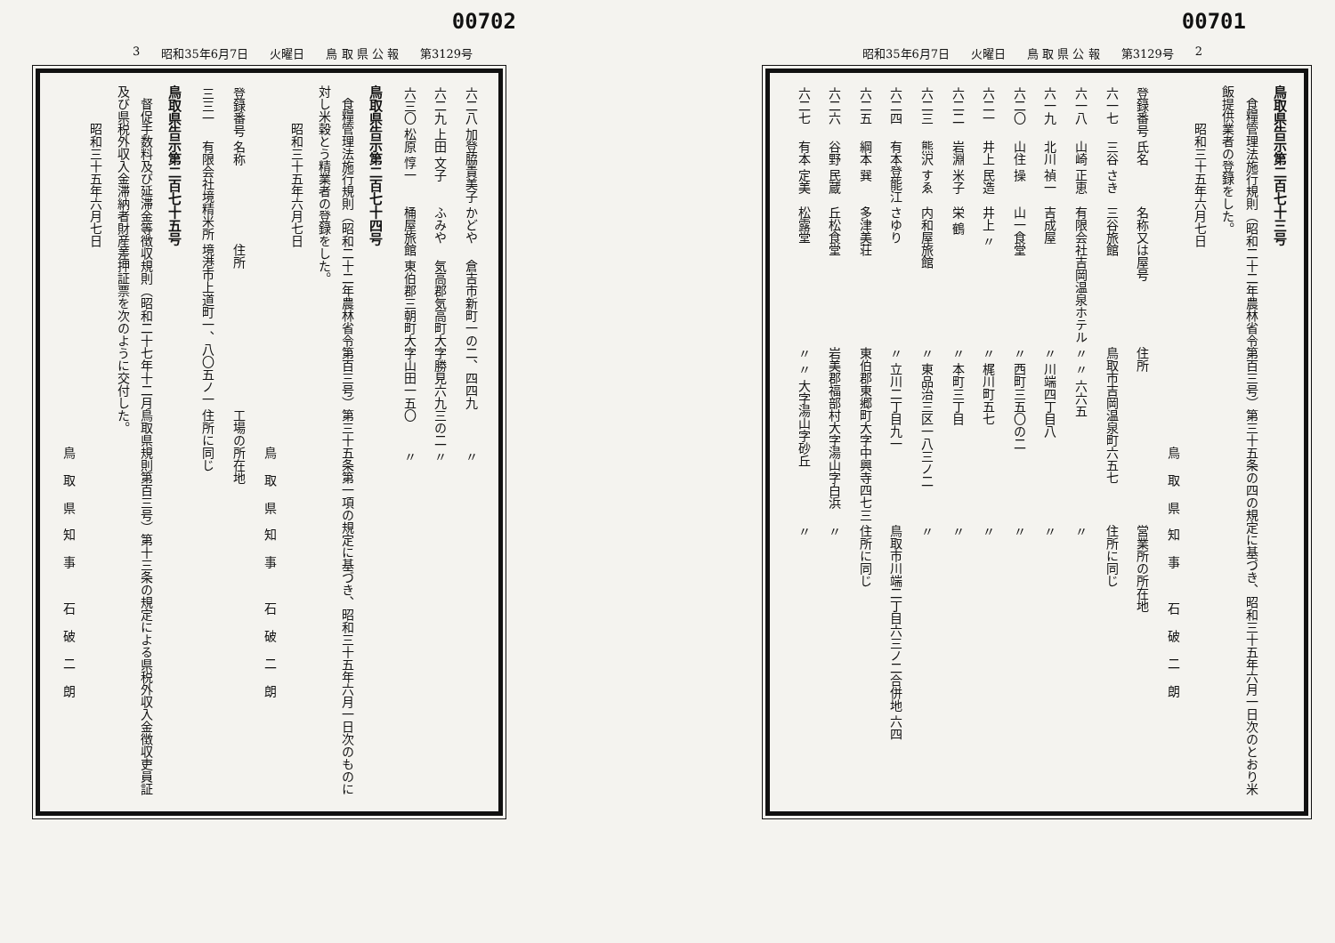00701
昭和35年6月7日 火曜日 鳥 取 県 公 報 第3129号 2
鳥取県告示第二百七十三号
食糧管理法施行規則（昭和二十二年農林省令第百三号）第三十五条の四の規定に基づき、昭和三十五年六月一日次のとおり米飯提供業者の登録をした。
昭和三十五年六月七日
鳥取県知事 石破二朗
| 登録番号 | 氏名 | 名称又は屋号 | 住所 | 営業所の所在地 |
| --- | --- | --- | --- | --- |
| 六一七 | 三谷 さき | 三谷旅館 | 鳥取市吉岡温泉町六五七 | 住所に同じ |
| 六一八 | 山崎 正恵 | 有限会社吉岡温泉ホテル | 〃 〃 六六五 | 〃 |
| 六一九 | 北川 禎一 | 吉成屋 | 〃 川端四丁目八 | 〃 |
| 六二〇 | 山住 操 | 山一食堂 | 〃 西町三五〇の二 | 〃 |
| 六二一 | 井上 民造 | 井上 〃 | 〃 梶川町五七 | 〃 |
| 六二二 | 岩淵 米子 | 栄 鶴 | 〃 本町三丁目 | 〃 |
| 六二三 | 熊沢 すゑ | 内和屋旅館 | 〃 東品治三区一八三ノ二 | 〃 |
| 六二四 | 有本登能江 | さゆり | 〃 立川二丁目九一 | 鳥取市川端二丁目六三ノ二合併地 六四 |
| 六二五 | 綱本 巽 | 多津美荘 | 東伯郡東郷町大字中興寺四七三 | 住所に同じ |
| 六二六 | 谷野 民蔵 | 丘松食堂 | 岩美郡福部村大字湯山字白浜 | 〃 |
| 六二七 | 有本 定美 | 松露堂 | 〃 〃 大字湯山字砂丘 | 〃 |
00702
3 昭和35年6月7日 火曜日 鳥 取 県 公 報 第3129号
| 六二八 | 加登脇貴美子 | かどや | 倉吉市新町一の二、四四九 | 〃 |
| 六二九 | 上田 文子 | ふみや | 気高郡気高町大字勝見六九三の二 | 〃 |
| 六三〇 | 松原 惇一 | 桶屋旅館 | 東伯郡三朝町大字山田一五〇 | 〃 |
鳥取県告示第二百七十四号
食糧管理法施行規則（昭和二十二年農林省令第百三号）第三十五条第一項の規定に基づき、昭和三十五年六月一日次のものに対し米穀とう精業者の登録をした。
昭和三十五年六月七日
鳥取県知事 石破二朗
| 登録番号 | 名称 | 住所 | 工場の所在地 |
| --- | --- | --- | --- |
| 三三一 | 有限会社境精米所 | 境港市上道町一、八〇五ノ一 | 住所に同じ |
鳥取県告示第二百七十五号
督促手数料及び延滞金等徴収規則（昭和二十七年十二月鳥取県規則第百三号）第十三条の規定による県税外収入金徴収吏員証及び県税外収入金滞納者財産差押証票を次のように交付した。
昭和三十五年六月七日
鳥取県知事 石破二朗